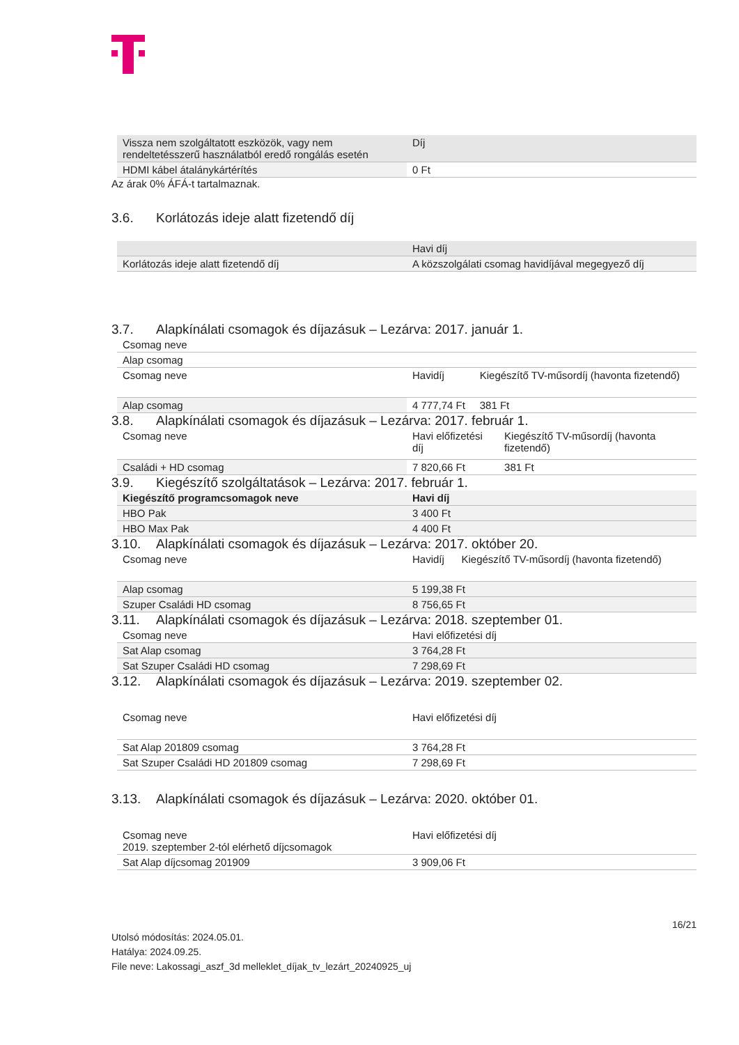| Vissza nem szolgáltatott eszközök, vagy nem rendeltetésszerű használatból eredő rongálás esetén | Díj |
| --- | --- |
| HDMI kábel átalánykártérítés | 0 Ft |
Az árak 0% ÁFÁ-t tartalmaznak.
3.6. Korlátozás ideje alatt fizetendő díj
| | Havi díj |
| --- | --- |
| Korlátozás ideje alatt fizetendő díj | A közszolgálati csomag havidíjával megegyező díj |
3.7. Alapkínálati csomagok és díjazásuk – Lezárva: 2017. január 1.
| Csomag neve | | |
| Alap csomag | | |
| Csomag neve | Havidíj | Kiegészítő TV-műsordíj (havonta fizetendő) |
| Alap csomag | 4 777,74 Ft | 381 Ft |
3.8. Alapkínálati csomagok és díjazásuk – Lezárva: 2017. február 1.
| Csomag neve | Havi előfizetési díj | Kiegészítő TV-műsordíj (havonta fizetendő) |
| Családi + HD csomag | 7 820,66 Ft | 381 Ft |
3.9. Kiegészítő szolgáltatások – Lezárva: 2017. február 1.
| Kiegészítő programcsomagok neve | Havi díj |
| --- | --- |
| HBO Pak | 3 400 Ft |
| HBO Max Pak | 4 400 Ft |
3.10. Alapkínálati csomagok és díjazásuk – Lezárva: 2017. október 20.
| Csomag neve | Havidíj | Kiegészítő TV-műsordíj (havonta fizetendő) |
| Alap csomag | 5 199,38 Ft | |
| Szuper Családi HD csomag | 8 756,65 Ft | |
3.11. Alapkínálati csomagok és díjazásuk – Lezárva: 2018. szeptember 01.
| Csomag neve | Havi előfizetési díj |
| Sat Alap csomag | 3 764,28 Ft |
| Sat Szuper Családi HD csomag | 7 298,69 Ft |
3.12. Alapkínálati csomagok és díjazásuk – Lezárva: 2019. szeptember 02.
| Csomag neve | Havi előfizetési díj |
| Sat Alap 201809 csomag | 3 764,28 Ft |
| Sat Szuper Családi HD 201809 csomag | 7 298,69 Ft |
3.13. Alapkínálati csomagok és díjazásuk – Lezárva: 2020. október 01.
| Csomag neve 2019. szeptember 2-tól elérhető díjcsomagok | Havi előfizetési díj |
| Sat Alap díjcsomag 201909 | 3 909,06 Ft |
16/21
Utolsó módosítás: 2024.05.01.
Hatálya: 2024.09.25.
File neve: Lakossagi_aszf_3d melleklet_díjak_tv_lezárt_20240925_uj